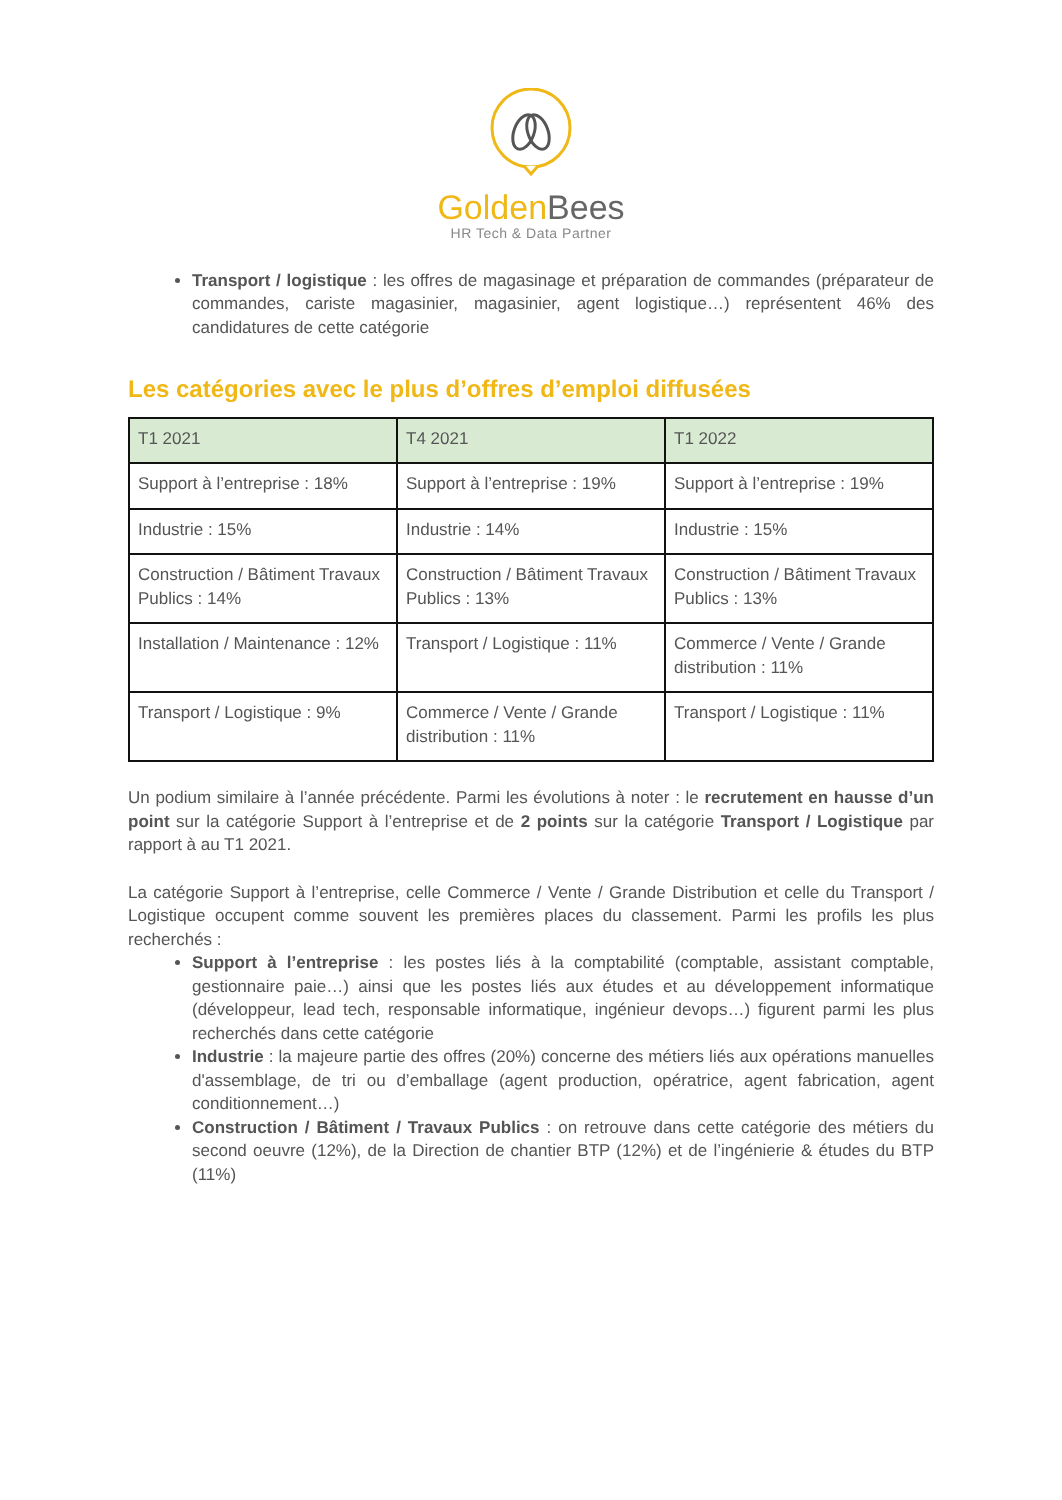Golden Bees
HR Tech & Data Partner
Transport / logistique : les offres de magasinage et préparation de commandes (préparateur de commandes, cariste magasinier, magasinier, agent logistique…) représentent 46% des candidatures de cette catégorie
Les catégories avec le plus d’offres d’emploi diffusées
| T1 2021 | T4 2021 | T1 2022 |
| --- | --- | --- |
| Support à l’entreprise : 18% | Support à l’entreprise : 19% | Support à l’entreprise : 19% |
| Industrie : 15% | Industrie : 14% | Industrie : 15% |
| Construction / Bâtiment Travaux Publics : 14% | Construction / Bâtiment Travaux Publics : 13% | Construction / Bâtiment Travaux Publics : 13% |
| Installation / Maintenance : 12% | Transport / Logistique : 11% | Commerce / Vente / Grande distribution : 11% |
| Transport / Logistique : 9% | Commerce / Vente / Grande distribution : 11% | Transport / Logistique : 11% |
Un podium similaire à l’année précédente. Parmi les évolutions à noter : le recrutement en hausse d’un point sur la catégorie Support à l’entreprise et de 2 points sur la catégorie Transport / Logistique par rapport à au T1 2021.
La catégorie Support à l’entreprise, celle Commerce / Vente / Grande Distribution et celle du Transport / Logistique occupent comme souvent les premières places du classement. Parmi les profils les plus recherchés :
Support à l’entreprise : les postes liés à la comptabilité (comptable, assistant comptable, gestionnaire paie…) ainsi que les postes liés aux études et au développement informatique (développeur, lead tech, responsable informatique, ingénieur devops…) figurent parmi les plus recherchés dans cette catégorie
Industrie : la majeure partie des offres (20%) concerne des métiers liés aux opérations manuelles d'assemblage, de tri ou d’emballage (agent production, opératrice, agent fabrication, agent conditionnement…)
Construction / Bâtiment / Travaux Publics : on retrouve dans cette catégorie des métiers du second oeuvre (12%), de la Direction de chantier BTP (12%) et de l’ingénierie & études du BTP (11%)